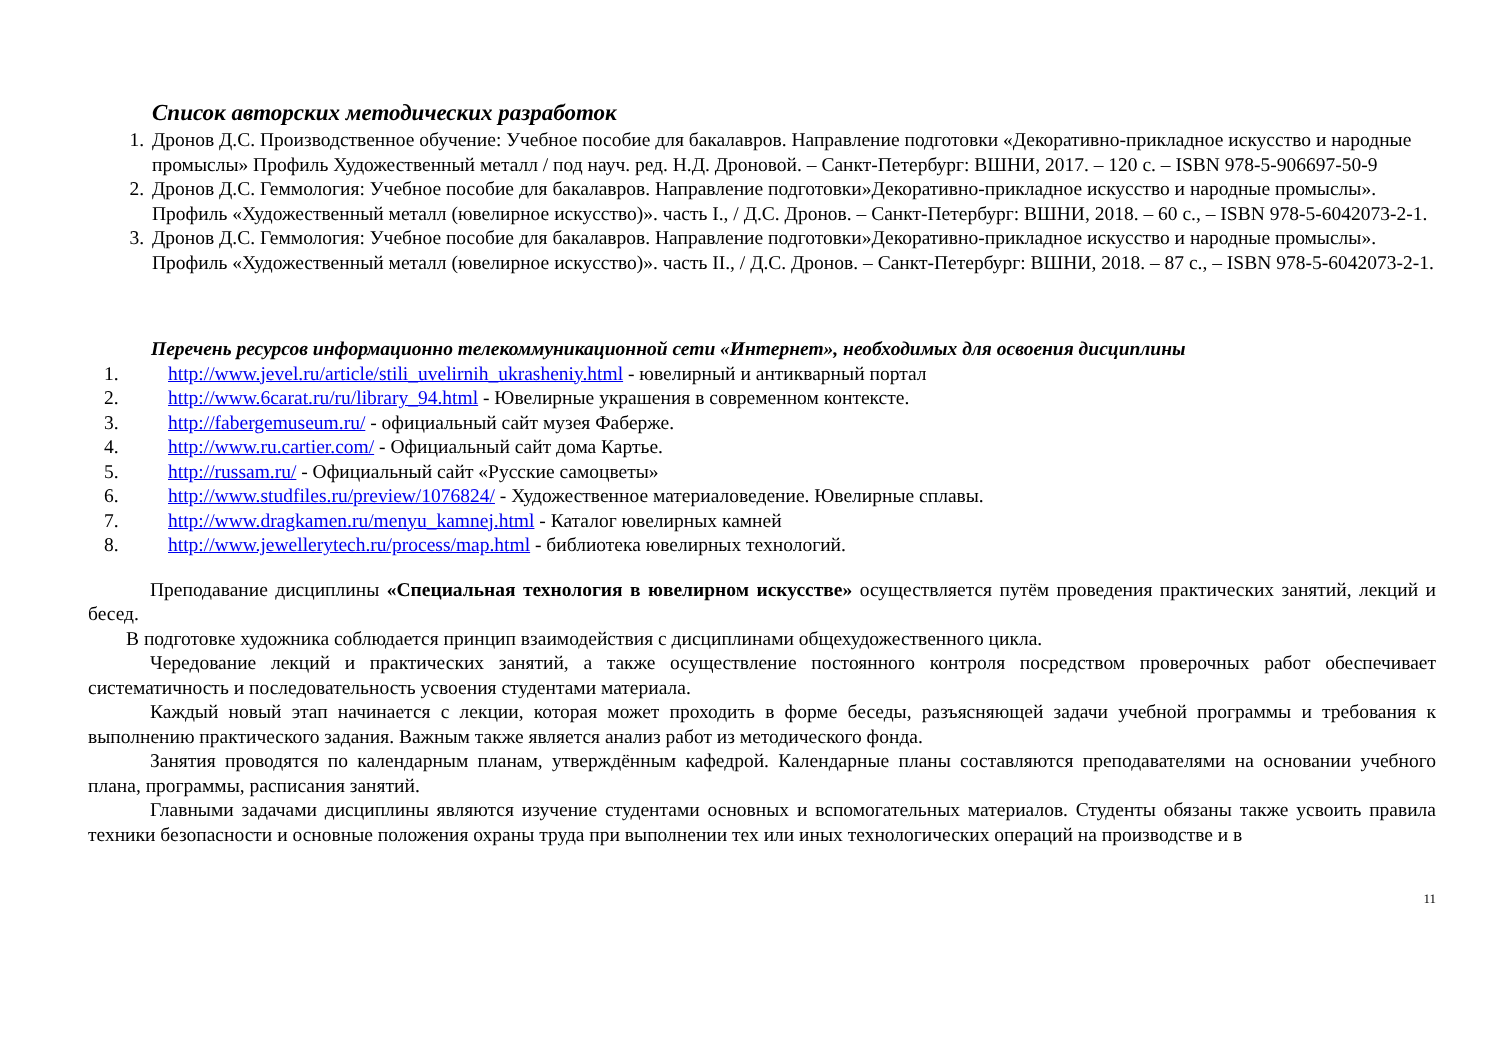Список авторских методических разработок
1. Дронов Д.С. Производственное обучение: Учебное пособие для бакалавров. Направление подготовки «Декоративно-прикладное искусство и народные промыслы» Профиль Художественный металл / под науч. ред. Н.Д. Дроновой. – Санкт-Петербург: ВШНИ, 2017. – 120 с. – ISBN 978-5-906697-50-9
2. Дронов Д.С. Геммология: Учебное пособие для бакалавров. Направление подготовки»Декоративно-прикладное искусство и народные промыслы». Профиль «Художественный металл (ювелирное искусство)». часть I., / Д.С. Дронов. – Санкт-Петербург: ВШНИ, 2018. – 60 с., – ISBN 978-5-6042073-2-1.
3. Дронов Д.С. Геммология: Учебное пособие для бакалавров. Направление подготовки»Декоративно-прикладное искусство и народные промыслы». Профиль «Художественный металл (ювелирное искусство)». часть II., / Д.С. Дронов. – Санкт-Петербург: ВШНИ, 2018. – 87 с., – ISBN 978-5-6042073-2-1.
Перечень ресурсов информационно телекоммуникационной сети «Интернет», необходимых для освоения дисциплины
1. http://www.jevel.ru/article/stili_uvelirnih_ukrasheniy.html - ювелирный и антикварный портал
2. http://www.6carat.ru/ru/library_94.html - Ювелирные украшения в современном контексте.
3. http://fabergemuseum.ru/ - официальный сайт музея Фаберже.
4. http://www.ru.cartier.com/ - Официальный сайт дома Картье.
5. http://russam.ru/ - Официальный сайт «Русские самоцветы»
6. http://www.studfiles.ru/preview/1076824/ - Художественное материаловедение. Ювелирные сплавы.
7. http://www.dragkamen.ru/menyu_kamnej.html - Каталог ювелирных камней
8. http://www.jewellerytech.ru/process/map.html - библиотека ювелирных технологий.
Преподавание дисциплины «Специальная технология в ювелирном искусстве» осуществляется путём проведения практических занятий, лекций и бесед.
В подготовке художника соблюдается принцип взаимодействия с дисциплинами общехудожественного цикла.
Чередование лекций и практических занятий, а также осуществление постоянного контроля посредством проверочных работ обеспечивает систематичность и последовательность усвоения студентами материала.
Каждый новый этап начинается с лекции, которая может проходить в форме беседы, разъясняющей задачи учебной программы и требования к выполнению практического задания. Важным также является анализ работ из методического фонда.
Занятия проводятся по календарным планам, утверждённым кафедрой. Календарные планы составляются преподавателями на основании учебного плана, программы, расписания занятий.
Главными задачами дисциплины являются изучение студентами основных и вспомогательных материалов. Студенты обязаны также усвоить правила техники безопасности и основные положения охраны труда при выполнении тех или иных технологических операций на производстве и в
11